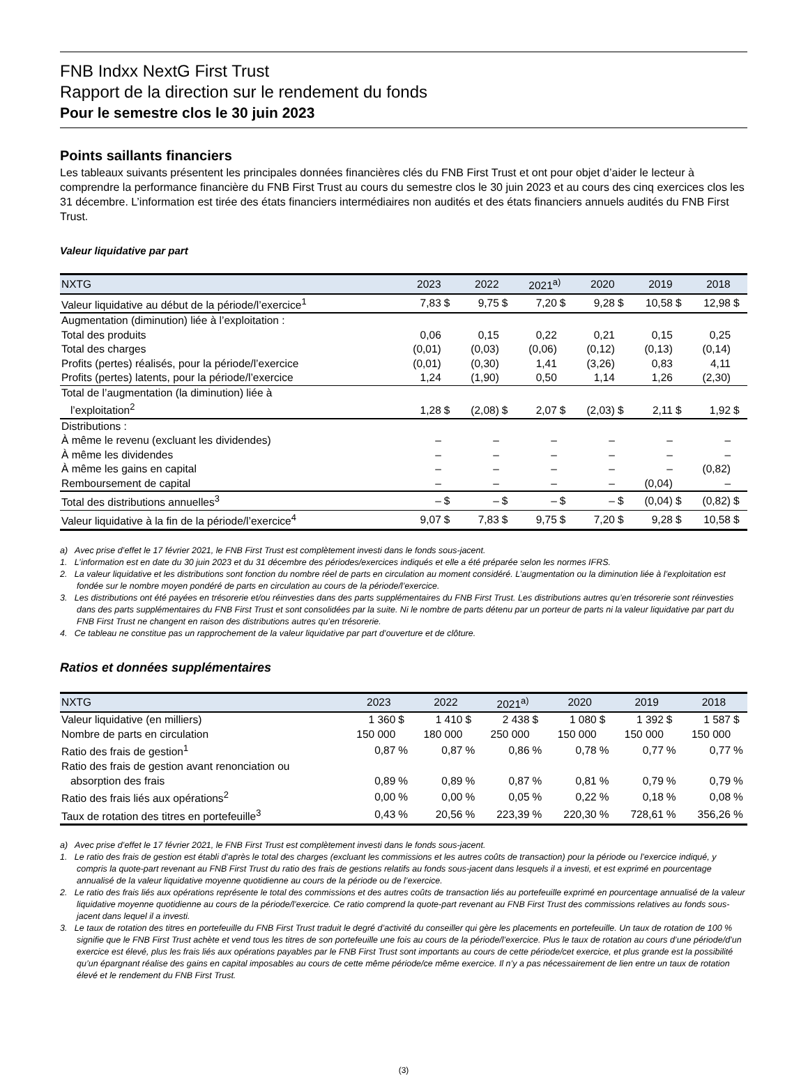FNB Indxx NextG First Trust
Rapport de la direction sur le rendement du fonds
Pour le semestre clos le 30 juin 2023
Points saillants financiers
Les tableaux suivants présentent les principales données financières clés du FNB First Trust et ont pour objet d’aider le lecteur à comprendre la performance financière du FNB First Trust au cours du semestre clos le 30 juin 2023 et au cours des cinq exercices clos les 31 décembre. L’information est tirée des états financiers intermédiaires non audités et des états financiers annuels audités du FNB First Trust.
Valeur liquidative par part
| NXTG | 2023 | | 2022 | | 2021<sup>a)</sup> | | 2020 | | 2019 | | 2018 | |
| --- | --- | --- | --- | --- | --- | --- | --- | --- | --- | --- | --- | --- |
| Valeur liquidative au début de la période/l’exercice<sup>1</sup> | 7,83 | $ | 9,75 | $ | 7,20 | $ | 9,28 | $ | 10,58 | $ | 12,98 | $ |
| Augmentation (diminution) liée à l’exploitation : | | | | | | | | | | | | |
| Total des produits | 0,06 | | 0,15 | | 0,22 | | 0,21 | | 0,15 | | 0,25 | |
| Total des charges | (0,01) | | (0,03) | | (0,06) | | (0,12) | | (0,13) | | (0,14) | |
| Profits (pertes) réalisés, pour la période/l’exercice | (0,01) | | (0,30) | | 1,41 | | (3,26) | | 0,83 | | 4,11 | |
| Profits (pertes) latents, pour la période/l’exercice | 1,24 | | (1,90) | | 0,50 | | 1,14 | | 1,26 | | (2,30) | |
| Total de l’augmentation (la diminution) liée à l’exploitation<sup>2</sup> | 1,28 | $ | (2,08) | $ | 2,07 | $ | (2,03) | $ | 2,11 | $ | 1,92 | $ |
| Distributions : | | | | | | | | | | | | |
| À même le revenu (excluant les dividendes) | – | | – | | – | | – | | – | | – | |
| À même les dividendes | – | | – | | – | | – | | – | | – | |
| À même les gains en capital | – | | – | | – | | – | | – | | (0,82) | |
| Remboursement de capital | – | | – | | – | | – | | (0,04) | | – | |
| Total des distributions annuelles<sup>3</sup> | – | $ | – | $ | – | $ | – | $ | (0,04) | $ | (0,82) | $ |
| Valeur liquidative à la fin de la période/l’exercice<sup>4</sup> | 9,07 | $ | 7,83 | $ | 9,75 | $ | 7,20 | $ | 9,28 | $ | 10,58 | $ |
a) Avec prise d’effet le 17 février 2021, le FNB First Trust est complètement investi dans le fonds sous-jacent.
1. L’information est en date du 30 juin 2023 et du 31 décembre des périodes/exercices indiqués et elle a été préparée selon les normes IFRS.
2. La valeur liquidative et les distributions sont fonction du nombre réel de parts en circulation au moment considéré. L’augmentation ou la diminution liée à l’exploitation est fondée sur le nombre moyen pondéré de parts en circulation au cours de la période/l’exercice.
3. Les distributions ont été payées en trésorerie et/ou réinvesties dans des parts supplémentaires du FNB First Trust. Les distributions autres qu’en trésorerie sont réinvesties dans des parts supplémentaires du FNB First Trust et sont consolidées par la suite. Ni le nombre de parts détenu par un porteur de parts ni la valeur liquidative par part du FNB First Trust ne changent en raison des distributions autres qu’en trésorerie.
4. Ce tableau ne constitue pas un rapprochement de la valeur liquidative par part d’ouverture et de clôture.
Ratios et données supplémentaires
| NXTG | 2023 | | 2022 | | 2021<sup>a)</sup> | | 2020 | | 2019 | | 2018 | |
| --- | --- | --- | --- | --- | --- | --- | --- | --- | --- | --- | --- | --- |
| Valeur liquidative (en milliers) | 1 360 | $ | 1 410 | $ | 2 438 | $ | 1 080 | $ | 1 392 | $ | 1 587 | $ |
| Nombre de parts en circulation | 150 000 | | 180 000 | | 250 000 | | 150 000 | | 150 000 | | 150 000 | |
| Ratio des frais de gestion<sup>1</sup> | 0,87 | % | 0,87 | % | 0,86 | % | 0,78 | % | 0,77 | % | 0,77 | % |
| Ratio des frais de gestion avant renonciation ou absorption des frais | 0,89 | % | 0,89 | % | 0,87 | % | 0,81 | % | 0,79 | % | 0,79 | % |
| Ratio des frais liés aux opérations<sup>2</sup> | 0,00 | % | 0,00 | % | 0,05 | % | 0,22 | % | 0,18 | % | 0,08 | % |
| Taux de rotation des titres en portefeuille<sup>3</sup> | 0,43 | % | 20,56 | % | 223,39 | % | 220,30 | % | 728,61 | % | 356,26 | % |
a) Avec prise d’effet le 17 février 2021, le FNB First Trust est complètement investi dans le fonds sous-jacent.
1. Le ratio des frais de gestion est établi d’après le total des charges (excluant les commissions et les autres coûts de transaction) pour la période ou l’exercice indiqué, y compris la quote-part revenant au FNB First Trust du ratio des frais de gestions relatifs au fonds sous-jacent dans lesquels il a investi, et est exprimé en pourcentage annualisé de la valeur liquidative moyenne quotidienne au cours de la période ou de l’exercice.
2. Le ratio des frais liés aux opérations représente le total des commissions et des autres coûts de transaction liés au portefeuille exprimé en pourcentage annualisé de la valeur liquidative moyenne quotidienne au cours de la période/l’exercice. Ce ratio comprend la quote-part revenant au FNB First Trust des commissions relatives au fonds sous-jacent dans lequel il a investi.
3. Le taux de rotation des titres en portefeuille du FNB First Trust traduit le degré d’activité du conseiller qui gère les placements en portefeuille. Un taux de rotation de 100 % signifie que le FNB First Trust achète et vend tous les titres de son portefeuille une fois au cours de la période/l’exercice. Plus le taux de rotation au cours d’une période/d’un exercice est élevé, plus les frais liés aux opérations payables par le FNB First Trust sont importants au cours de cette période/cet exercice, et plus grande est la possibilité qu’un épargnant réalise des gains en capital imposables au cours de cette même période/ce même exercice. Il n’y a pas nécessairement de lien entre un taux de rotation élevé et le rendement du FNB First Trust.
(3)